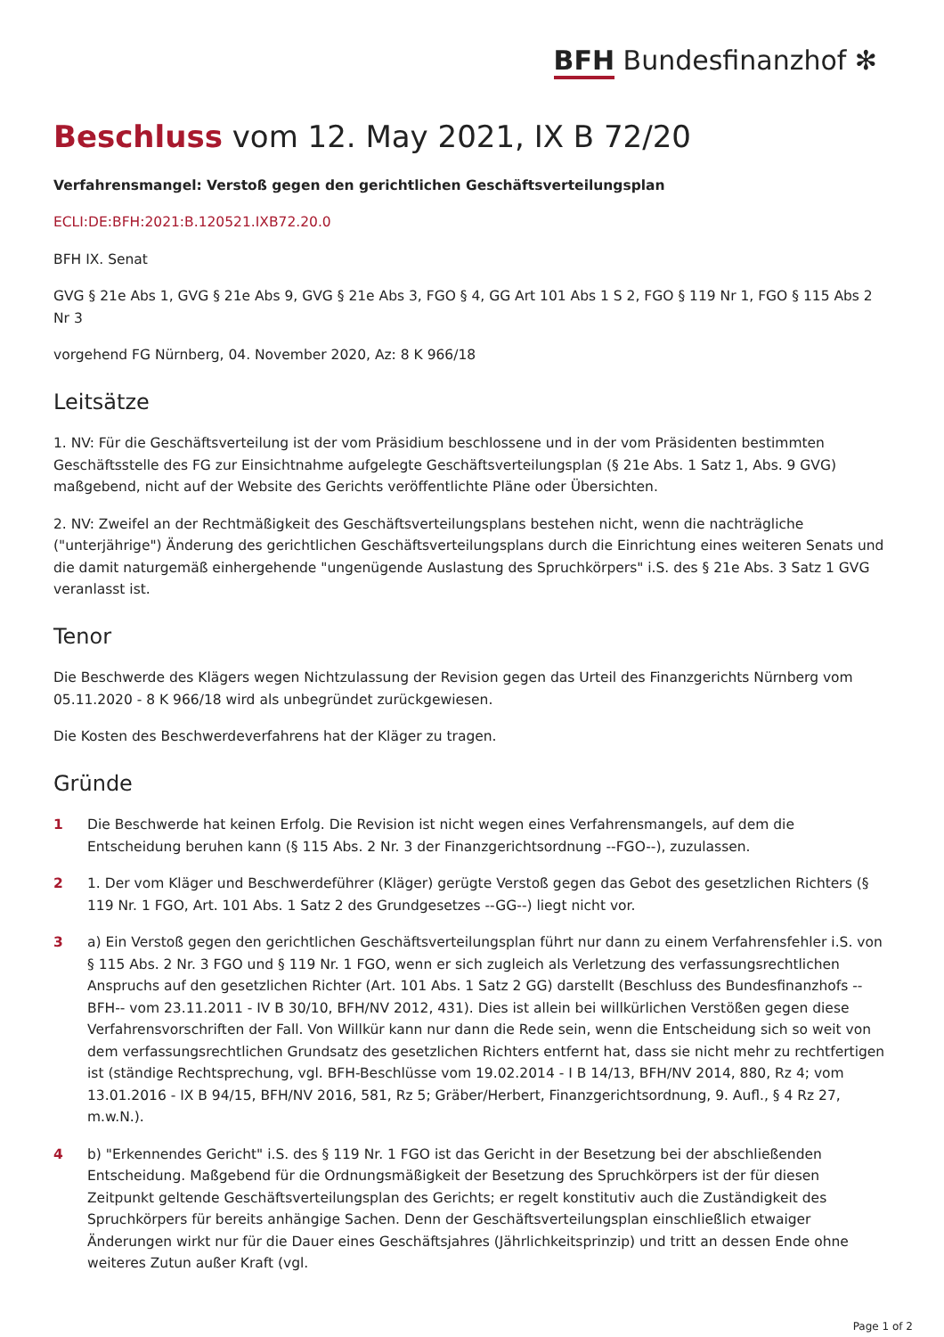BFH Bundesfinanzhof ✻
Beschluss vom 12. May 2021, IX B 72/20
Verfahrensmangel: Verstoß gegen den gerichtlichen Geschäftsverteilungsplan
ECLI:DE:BFH:2021:B.120521.IXB72.20.0
BFH IX. Senat
GVG § 21e Abs 1, GVG § 21e Abs 9, GVG § 21e Abs 3, FGO § 4, GG Art 101 Abs 1 S 2, FGO § 119 Nr 1, FGO § 115 Abs 2 Nr 3
vorgehend FG Nürnberg, 04. November 2020, Az: 8 K 966/18
Leitsätze
1. NV: Für die Geschäftsverteilung ist der vom Präsidium beschlossene und in der vom Präsidenten bestimmten Geschäftsstelle des FG zur Einsichtnahme aufgelegte Geschäftsverteilungsplan (§ 21e Abs. 1 Satz 1, Abs. 9 GVG) maßgebend, nicht auf der Website des Gerichts veröffentlichte Pläne oder Übersichten.
2. NV: Zweifel an der Rechtmäßigkeit des Geschäftsverteilungsplans bestehen nicht, wenn die nachträgliche ("unterjährige") Änderung des gerichtlichen Geschäftsverteilungsplans durch die Einrichtung eines weiteren Senats und die damit naturgemäß einhergehende "ungenügende Auslastung des Spruchkörpers" i.S. des § 21e Abs. 3 Satz 1 GVG veranlasst ist.
Tenor
Die Beschwerde des Klägers wegen Nichtzulassung der Revision gegen das Urteil des Finanzgerichts Nürnberg vom 05.11.2020 - 8 K 966/18 wird als unbegründet zurückgewiesen.
Die Kosten des Beschwerdeverfahrens hat der Kläger zu tragen.
Gründe
1 Die Beschwerde hat keinen Erfolg. Die Revision ist nicht wegen eines Verfahrensmangels, auf dem die Entscheidung beruhen kann (§ 115 Abs. 2 Nr. 3 der Finanzgerichtsordnung --FGO--), zuzulassen.
2 1. Der vom Kläger und Beschwerdeführer (Kläger) gerügte Verstoß gegen das Gebot des gesetzlichen Richters (§ 119 Nr. 1 FGO, Art. 101 Abs. 1 Satz 2 des Grundgesetzes --GG--) liegt nicht vor.
3 a) Ein Verstoß gegen den gerichtlichen Geschäftsverteilungsplan führt nur dann zu einem Verfahrensfehler i.S. von § 115 Abs. 2 Nr. 3 FGO und § 119 Nr. 1 FGO, wenn er sich zugleich als Verletzung des verfassungsrechtlichen Anspruchs auf den gesetzlichen Richter (Art. 101 Abs. 1 Satz 2 GG) darstellt (Beschluss des Bundesfinanzhofs --BFH-- vom 23.11.2011 - IV B 30/10, BFH/NV 2012, 431). Dies ist allein bei willkürlichen Verstößen gegen diese Verfahrensvorschriften der Fall. Von Willkür kann nur dann die Rede sein, wenn die Entscheidung sich so weit von dem verfassungsrechtlichen Grundsatz des gesetzlichen Richters entfernt hat, dass sie nicht mehr zu rechtfertigen ist (ständige Rechtsprechung, vgl. BFH-Beschlüsse vom 19.02.2014 - I B 14/13, BFH/NV 2014, 880, Rz 4; vom 13.01.2016 - IX B 94/15, BFH/NV 2016, 581, Rz 5; Gräber/Herbert, Finanzgerichtsordnung, 9. Aufl., § 4 Rz 27, m.w.N.).
4 b) "Erkennendes Gericht" i.S. des § 119 Nr. 1 FGO ist das Gericht in der Besetzung bei der abschließenden Entscheidung. Maßgebend für die Ordnungsmäßigkeit der Besetzung des Spruchkörpers ist der für diesen Zeitpunkt geltende Geschäftsverteilungsplan des Gerichts; er regelt konstitutiv auch die Zuständigkeit des Spruchkörpers für bereits anhängige Sachen. Denn der Geschäftsverteilungsplan einschließlich etwaiger Änderungen wirkt nur für die Dauer eines Geschäftsjahres (Jährlichkeitsprinzip) und tritt an dessen Ende ohne weiteres Zutun außer Kraft (vgl.
Page 1 of 2